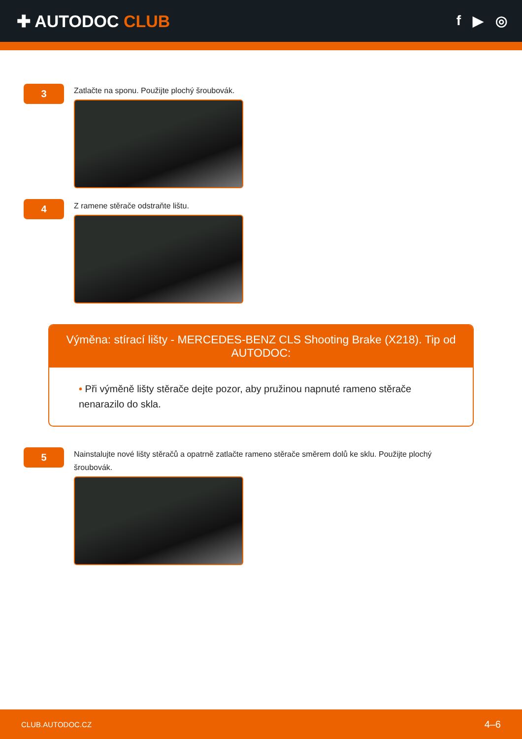✚ AUTODOC CLUB
f ▶ ◎
3
Zatlačte na sponu. Použijte plochý šroubovák.
4
Z ramene stěrače odstraňte lištu.
Výměna: stírací lišty - MERCEDES-BENZ CLS Shooting Brake (X218). Tip od AUTODOC:
• Při výměně lišty stěrače dejte pozor, aby pružinou napnuté rameno stěrače nenarazilo do skla.
5
Nainstalujte nové lišty stěračů a opatrně zatlačte rameno stěrače směrem dolů ke sklu. Použijte plochý šroubovák.
CLUB.AUTODOC.CZ 4–6